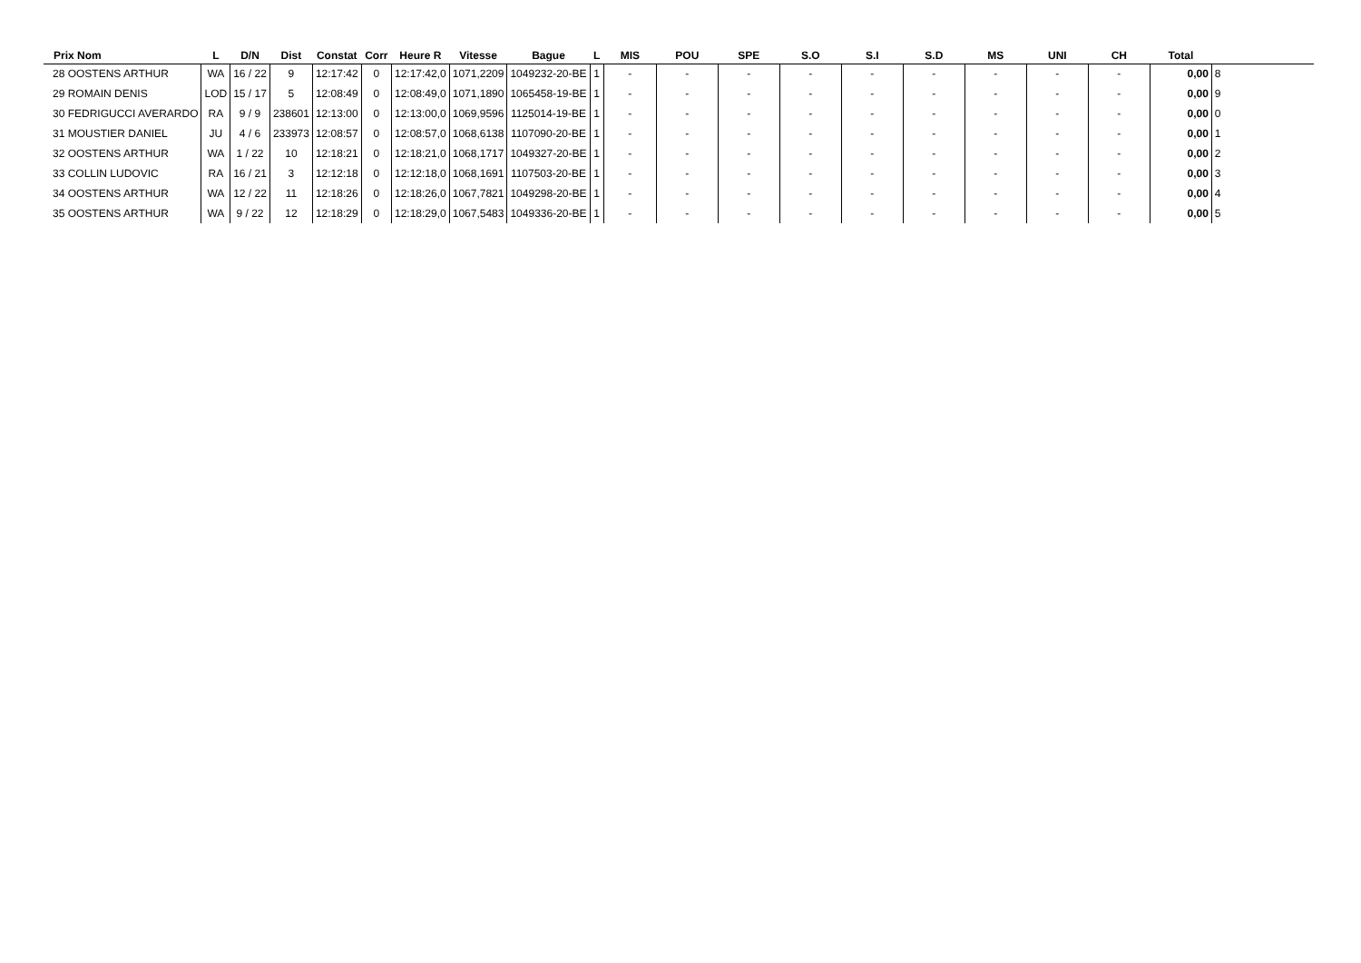| Prix Nom | L | D/N | Dist | Constat | Corr | Heure R | Vitesse | Bague | L | MIS | POU | SPE | S.O | S.I | S.D | MS | UNI | CH | Total | |
| --- | --- | --- | --- | --- | --- | --- | --- | --- | --- | --- | --- | --- | --- | --- | --- | --- | --- | --- | --- | --- |
| 28 OOSTENS ARTHUR | WA | 16 / 22 | 9 | 12:17:42 | 0 | 12:17:42,0 | 1071,2209 | 1049232-20-BE | 1 | - | - | - | - | - | - | - | - | - | 0,00 | 8 |
| 29 ROMAIN DENIS | LOD | 15 / 17 | 5 | 12:08:49 | 0 | 12:08:49,0 | 1071,1890 | 1065458-19-BE | 1 | - | - | - | - | - | - | - | - | - | 0,00 | 9 |
| 30 FEDRIGUCCI AVERARDO | RA | 9 / 9 | 238601 | 12:13:00 | 0 | 12:13:00,0 | 1069,9596 | 1125014-19-BE | 1 | - | - | - | - | - | - | - | - | - | 0,00 | 0 |
| 31 MOUSTIER DANIEL | JU | 4 / 6 | 233973 | 12:08:57 | 0 | 12:08:57,0 | 1068,6138 | 1107090-20-BE | 1 | - | - | - | - | - | - | - | - | - | 0,00 | 1 |
| 32 OOSTENS ARTHUR | WA | 1 / 22 | 10 | 12:18:21 | 0 | 12:18:21,0 | 1068,1717 | 1049327-20-BE | 1 | - | - | - | - | - | - | - | - | - | 0,00 | 2 |
| 33 COLLIN LUDOVIC | RA | 16 / 21 | 3 | 12:12:18 | 0 | 12:12:18,0 | 1068,1691 | 1107503-20-BE | 1 | - | - | - | - | - | - | - | - | - | 0,00 | 3 |
| 34 OOSTENS ARTHUR | WA | 12 / 22 | 11 | 12:18:26 | 0 | 12:18:26,0 | 1067,7821 | 1049298-20-BE | 1 | - | - | - | - | - | - | - | - | - | 0,00 | 4 |
| 35 OOSTENS ARTHUR | WA | 9 / 22 | 12 | 12:18:29 | 0 | 12:18:29,0 | 1067,5483 | 1049336-20-BE | 1 | - | - | - | - | - | - | - | - | - | 0,00 | 5 |